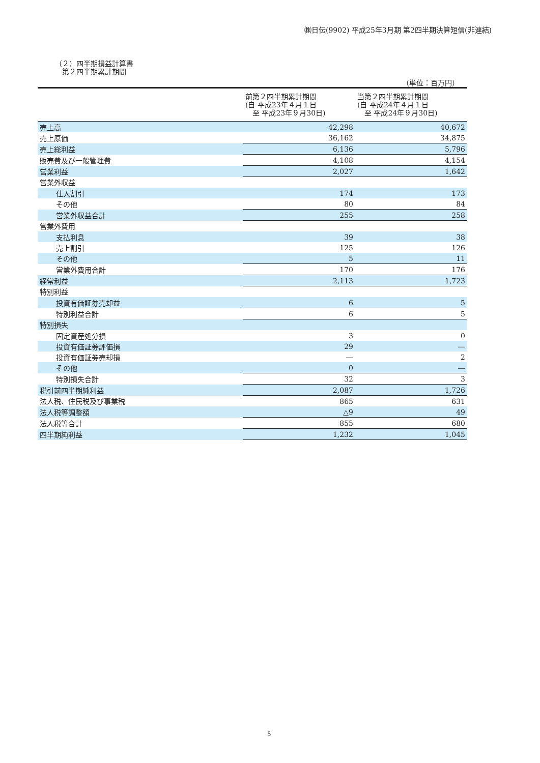㈱日伝(9902) 平成25年3月期 第2四半期決算短信(非連結)
（２）四半期損益計算書
　第２四半期累計期間
（単位：百万円）
| | 前第２四半期累計期間 (自 平成23年４月１日 至 平成23年９月30日) | 当第２四半期累計期間 (自 平成24年４月１日 至 平成24年９月30日) |
| --- | --- | --- |
| 売上高 | 42,298 | 40,672 |
| 売上原価 | 36,162 | 34,875 |
| 売上総利益 | 6,136 | 5,796 |
| 販売費及び一般管理費 | 4,108 | 4,154 |
| 営業利益 | 2,027 | 1,642 |
| 営業外収益 | | |
| 仕入割引 | 174 | 173 |
| その他 | 80 | 84 |
| 営業外収益合計 | 255 | 258 |
| 営業外費用 | | |
| 支払利息 | 39 | 38 |
| 売上割引 | 125 | 126 |
| その他 | 5 | 11 |
| 営業外費用合計 | 170 | 176 |
| 経常利益 | 2,113 | 1,723 |
| 特別利益 | | |
| 投資有価証券売却益 | 6 | 5 |
| 特別利益合計 | 6 | 5 |
| 特別損失 | | |
| 固定資産処分損 | 3 | 0 |
| 投資有価証券評価損 | 29 | ― |
| 投資有価証券売却損 | ― | 2 |
| その他 | 0 | ― |
| 特別損失合計 | 32 | 3 |
| 税引前四半期純利益 | 2,087 | 1,726 |
| 法人税、住民税及び事業税 | 865 | 631 |
| 法人税等調整額 | △9 | 49 |
| 法人税等合計 | 855 | 680 |
| 四半期純利益 | 1,232 | 1,045 |
5